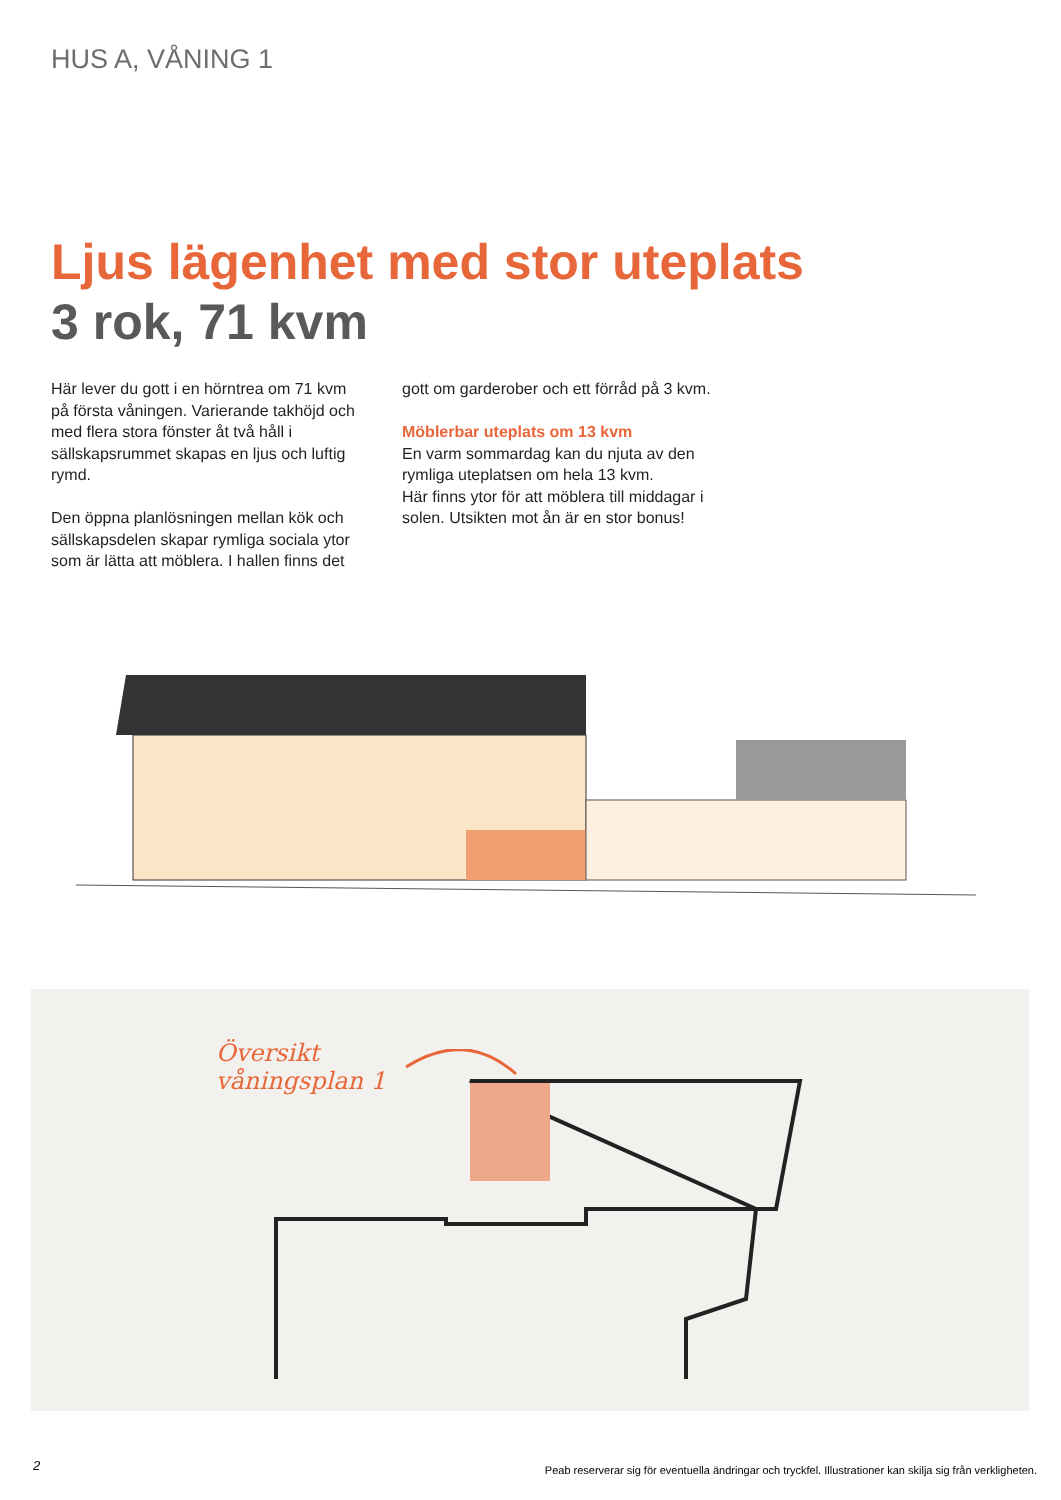HUS A, VÅNING 1
Ljus lägenhet med stor uteplats
3 rok, 71 kvm
Här lever du gott i en hörntrea om 71 kvm på första våningen. Varierande takhöjd och med flera stora fönster åt två håll i sällskapsrummet skapas en ljus och luftig rymd.
Den öppna planlösningen mellan kök och sällskapsdelen skapar rymliga sociala ytor som är lätta att möblera. I hallen finns det
gott om garderober och ett förråd på 3 kvm.
Möblerbar uteplats om 13 kvm
En varm sommardag kan du njuta av den rymliga uteplatsen om hela 13 kvm.
Här finns ytor för att möblera till middagar i solen. Utsikten mot ån är en stor bonus!
Översikt
våningsplan 1
2
Peab reserverar sig för eventuella ändringar och tryckfel. Illustrationer kan skilja sig från verkligheten.